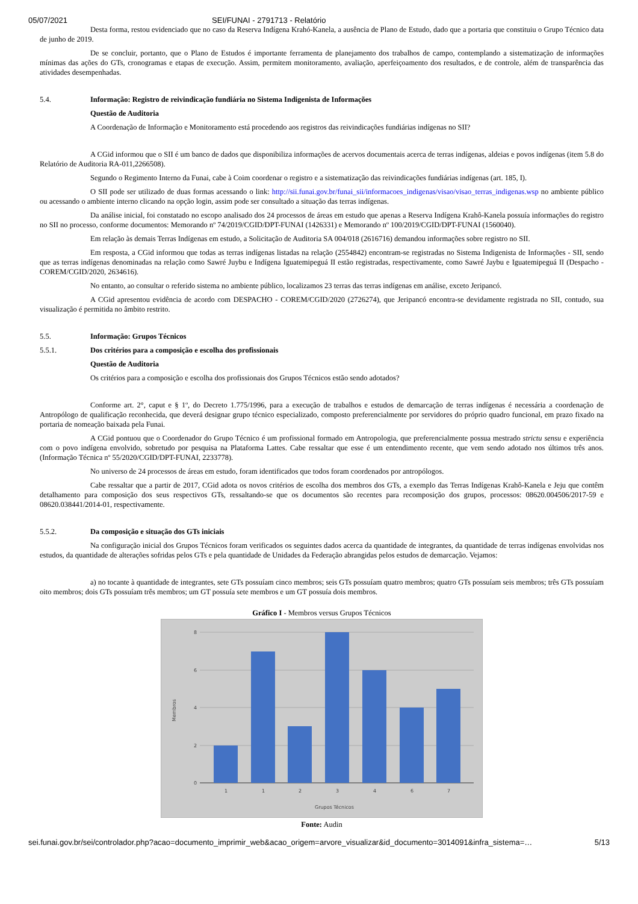05/07/2021 SEI/FUNAI - 2791713 - Relatório
Desta forma, restou evidenciado que no caso da Reserva Indígena Krahó-Kanela, a ausência de Plano de Estudo, dado que a portaria que constituiu o Grupo Técnico data de junho de 2019.
De se concluir, portanto, que o Plano de Estudos é importante ferramenta de planejamento dos trabalhos de campo, contemplando a sistematização de informações mínimas das ações do GTs, cronogramas e etapas de execução. Assim, permitem monitoramento, avaliação, aperfeiçoamento dos resultados, e de controle, além de transparência das atividades desempenhadas.
5.4. Informação: Registro de reivindicação fundiária no Sistema Indigenista de Informações
Questão de Auditoria
A Coordenação de Informação e Monitoramento está procedendo aos registros das reivindicações fundiárias indígenas no SII?
A CGid informou que o SII é um banco de dados que disponibiliza informações de acervos documentais acerca de terras indígenas, aldeias e povos indígenas (item 5.8 do Relatório de Auditoria RA-011,2266508).
Segundo o Regimento Interno da Funai, cabe à Coim coordenar o registro e a sistematização das reivindicações fundiárias indígenas (art. 185, I).
O SII pode ser utilizado de duas formas acessando o link: http://sii.funai.gov.br/funai_sii/informacoes_indigenas/visao/visao_terras_indigenas.wsp no ambiente público ou acessando o ambiente interno clicando na opção login, assim pode ser consultado a situação das terras indígenas.
Da análise inicial, foi constatado no escopo analisado dos 24 processos de áreas em estudo que apenas a Reserva Indígena Krahô-Kanela possuía informações do registro no SII no processo, conforme documentos: Memorando nº 74/2019/CGID/DPT-FUNAI (1426331) e Memorando nº 100/2019/CGID/DPT-FUNAI (1560040).
Em relação às demais Terras Indígenas em estudo, a Solicitação de Auditoria SA 004/018 (2616716) demandou informações sobre registro no SII.
Em resposta, a CGid informou que todas as terras indígenas listadas na relação (2554842) encontram-se registradas no Sistema Indigenista de Informações - SII, sendo que as terras indígenas denominadas na relação como Sawré Juybu e Indígena Iguatemipeguá II estão registradas, respectivamente, como Sawré Jaybu e Iguatemipeguá II (Despacho - COREM/CGID/2020, 2634616).
No entanto, ao consultar o referido sistema no ambiente público, localizamos 23 terras das terras indígenas em análise, exceto Jeripancó.
A CGid apresentou evidência de acordo com DESPACHO - COREM/CGID/2020 (2726274), que Jeripancó encontra-se devidamente registrada no SII, contudo, sua visualização é permitida no âmbito restrito.
5.5. Informação: Grupos Técnicos
5.5.1. Dos critérios para a composição e escolha dos profissionais
Questão de Auditoria
Os critérios para a composição e escolha dos profissionais dos Grupos Técnicos estão sendo adotados?
Conforme art. 2°, caput e § 1º, do Decreto 1.775/1996, para a execução de trabalhos e estudos de demarcação de terras indígenas é necessária a coordenação de Antropólogo de qualificação reconhecida, que deverá designar grupo técnico especializado, composto preferencialmente por servidores do próprio quadro funcional, em prazo fixado na portaria de nomeação baixada pela Funai.
A CGid pontuou que o Coordenador do Grupo Técnico é um profissional formado em Antropologia, que preferencialmente possua mestrado strictu sensu e experiência com o povo indígena envolvido, sobretudo por pesquisa na Plataforma Lattes. Cabe ressaltar que esse é um entendimento recente, que vem sendo adotado nos últimos três anos. (Informação Técnica nº 55/2020/CGID/DPT-FUNAI, 2233778).
No universo de 24 processos de áreas em estudo, foram identificados que todos foram coordenados por antropólogos.
Cabe ressaltar que a partir de 2017, CGid adota os novos critérios de escolha dos membros dos GTs, a exemplo das Terras Indígenas Krahô-Kanela e Jeju que contêm detalhamento para composição dos seus respectivos GTs, ressaltando-se que os documentos são recentes para recomposição dos grupos, processos: 08620.004506/2017-59 e 08620.038441/2014-01, respectivamente.
5.5.2. Da composição e situação dos GTs iniciais
Na configuração inicial dos Grupos Técnicos foram verificados os seguintes dados acerca da quantidade de integrantes, da quantidade de terras indígenas envolvidas nos estudos, da quantidade de alterações sofridas pelos GTs e pela quantidade de Unidades da Federação abrangidas pelos estudos de demarcação. Vejamos:
a) no tocante à quantidade de integrantes, sete GTs possuíam cinco membros; seis GTs possuíam quatro membros; quatro GTs possuíam seis membros; três GTs possuíam oito membros; dois GTs possuíam três membros; um GT possuía sete membros e um GT possuía dois membros.
Gráfico I - Membros versus Grupos Técnicos
8
6
4
2
0
Membros
1
1
2
3
4
6
7
Grupos Técnicos
Fonte: Audin
sei.funai.gov.br/sei/controlador.php?acao=documento_imprimir_web&acao_origem=arvore_visualizar&id_documento=3014091&infra_sistema=… 5/13